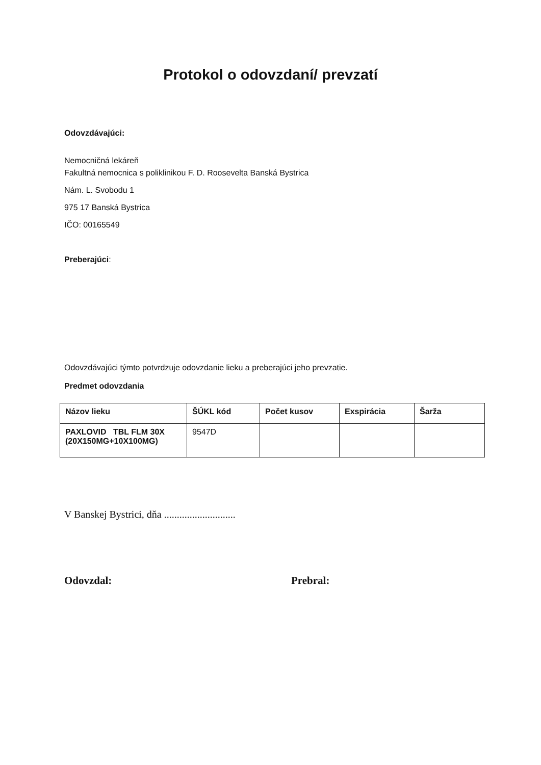Protokol o odovzdaní/ prevzatí
Odovzdávajúci:
Nemocničná lekáreň
Fakultná nemocnica s poliklinikou F. D. Roosevelta Banská Bystrica
Nám. L. Svobodu 1
975 17 Banská Bystrica
IČO: 00165549
Preberajúci:
Odovzdávajúci týmto potvrdzuje odovzdanie lieku a preberajúci jeho prevzatie.
Predmet odovzdania
| Názov lieku | ŠÚKL kód | Počet kusov | Exspirácia | Šarža |
| --- | --- | --- | --- | --- |
| PAXLOVID TBL FLM 30X (20X150MG+10X100MG) | 9547D | | | |
V Banskej Bystrici, dňa ............................
Odovzdal: Prebral: